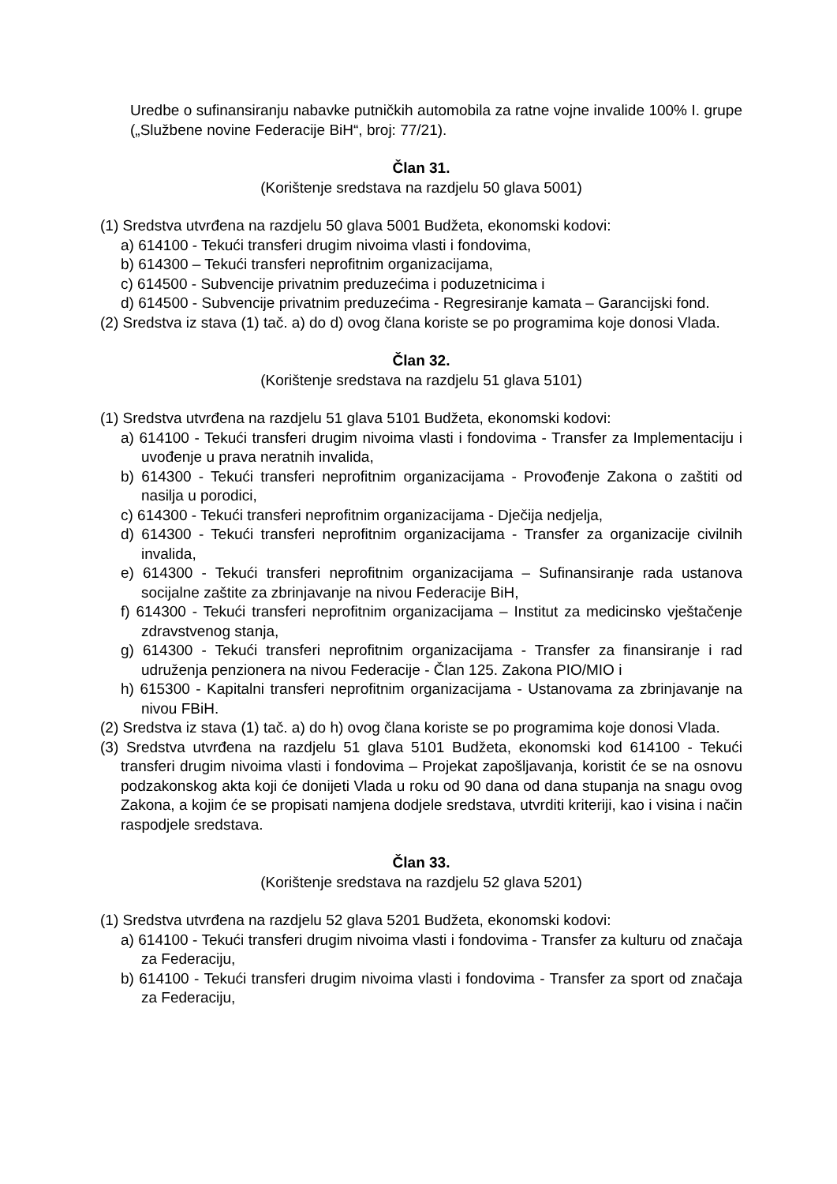Uredbe o sufinansiranju nabavke putničkih automobila za ratne vojne invalide 100% I. grupe („Službene novine Federacije BiH“, broj: 77/21).
Član 31.
(Korištenje sredstava na razdjelu 50 glava 5001)
(1) Sredstva utvrđena na razdjelu 50 glava 5001 Budžeta, ekonomski kodovi:
a) 614100 - Tekući transferi drugim nivoima vlasti i fondovima,
b) 614300 – Tekući transferi neprofitnim organizacijama,
c) 614500 - Subvencije privatnim preduzećima i poduzetnicima i
d) 614500 - Subvencije privatnim preduzećima - Regresiranje kamata – Garancijski fond.
(2) Sredstva iz stava (1) tač. a) do d) ovog člana koriste se po programima koje donosi Vlada.
Član 32.
(Korištenje sredstava na razdjelu 51 glava 5101)
(1) Sredstva utvrđena na razdjelu 51 glava 5101 Budžeta, ekonomski kodovi:
a) 614100 - Tekući transferi drugim nivoima vlasti i fondovima - Transfer za Implementaciju i uvođenje u prava neratnih invalida,
b) 614300 - Tekući transferi neprofitnim organizacijama - Provođenje Zakona o zaštiti od nasilja u porodici,
c) 614300 - Tekući transferi neprofitnim organizacijama - Dječija nedjelja,
d) 614300 - Tekući transferi neprofitnim organizacijama - Transfer za organizacije civilnih invalida,
e) 614300 - Tekući transferi neprofitnim organizacijama – Sufinansiranje rada ustanova socijalne zaštite za zbrinjavanje na nivou Federacije BiH,
f) 614300 - Tekući transferi neprofitnim organizacijama – Institut za medicinsko vještačenje zdravstvenog stanja,
g) 614300 - Tekući transferi neprofitnim organizacijama - Transfer za finansiranje i rad udruženja penzionera na nivou Federacije - Član 125. Zakona PIO/MIO i
h) 615300 - Kapitalni transferi neprofitnim organizacijama - Ustanovama za zbrinjavanje na nivou FBiH.
(2) Sredstva iz stava (1) tač. a) do h) ovog člana koriste se po programima koje donosi Vlada.
(3) Sredstva utvrđena na razdjelu 51 glava 5101 Budžeta, ekonomski kod 614100 - Tekući transferi drugim nivoima vlasti i fondovima – Projekat zapošljavanja, koristit će se na osnovu podzakonskog akta koji će donijeti Vlada u roku od 90 dana od dana stupanja na snagu ovog Zakona, a kojim će se propisati namjena dodjele sredstava, utvrditi kriteriji, kao i visina i način raspodjele sredstava.
Član 33.
(Korištenje sredstava na razdjelu 52 glava 5201)
(1) Sredstva utvrđena na razdjelu 52 glava 5201 Budžeta, ekonomski kodovi:
a) 614100 - Tekući transferi drugim nivoima vlasti i fondovima - Transfer za kulturu od značaja za Federaciju,
b) 614100 - Tekući transferi drugim nivoima vlasti i fondovima - Transfer za sport od značaja za Federaciju,